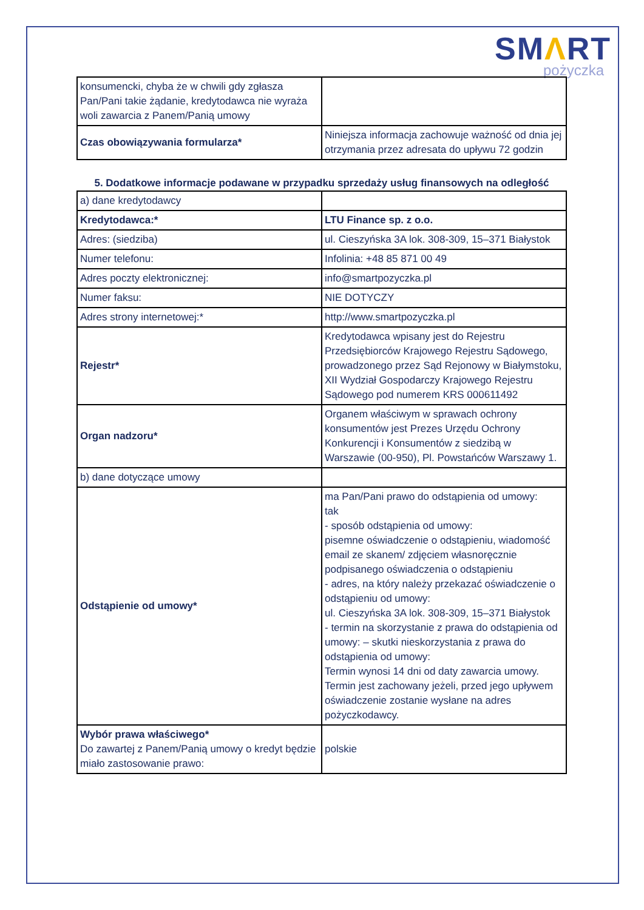SMΛRT
pożyczka
| konsumencki, chyba że w chwili gdy zgłasza Pan/Pani takie żądanie, kredytodawca nie wyraża woli zawarcia z Panem/Panią umowy | |
| Czas obowiązywania formularza* | Niniejsza informacja zachowuje ważność od dnia jej otrzymania przez adresata do upływu 72 godzin |
5. Dodatkowe informacje podawane w przypadku sprzedaży usług finansowych na odległość
| a) dane kredytodawcy | |
| Kredytodawca:* | LTU Finance sp. z o.o. |
| Adres: (siedziba) | ul. Cieszyńska 3A lok. 308-309, 15–371 Białystok |
| Numer telefonu: | Infolinia: +48 85 871 00 49 |
| Adres poczty elektronicznej: | info@smartpozyczka.pl |
| Numer faksu: | NIE DOTYCZY |
| Adres strony internetowej:* | http://www.smartpozyczka.pl |
| Rejestr* | Kredytodawca wpisany jest do Rejestru Przedsiębiorców Krajowego Rejestru Sądowego, prowadzonego przez Sąd Rejonowy w Białymstoku, XII Wydział Gospodarczy Krajowego Rejestru Sądowego pod numerem KRS 000611492 |
| Organ nadzoru* | Organem właściwym w sprawach ochrony konsumentów jest Prezes Urzędu Ochrony Konkurencji i Konsumentów z siedzibą w Warszawie (00-950), Pl. Powstańców Warszawy 1. |
| b) dane dotyczące umowy | |
| Odstąpienie od umowy* | ma Pan/Pani prawo do odstąpienia od umowy: tak - sposób odstąpienia od umowy: pisemne oświadczenie o odstąpieniu, wiadomość email ze skanem/ zdjęciem własnoręcznie podpisanego oświadczenia o odstąpieniu - adres, na który należy przekazać oświadczenie o odstąpieniu od umowy: ul. Cieszyńska 3A lok. 308-309, 15–371 Białystok - termin na skorzystanie z prawa do odstąpienia od umowy: – skutki nieskorzystania z prawa do odstąpienia od umowy: Termin wynosi 14 dni od daty zawarcia umowy. Termin jest zachowany jeżeli, przed jego upływem oświadczenie zostanie wysłane na adres pożyczkodawcy. |
| Wybór prawa właściwego* Do zawartej z Panem/Panią umowy o kredyt będzie miało zastosowanie prawo: | polskie |